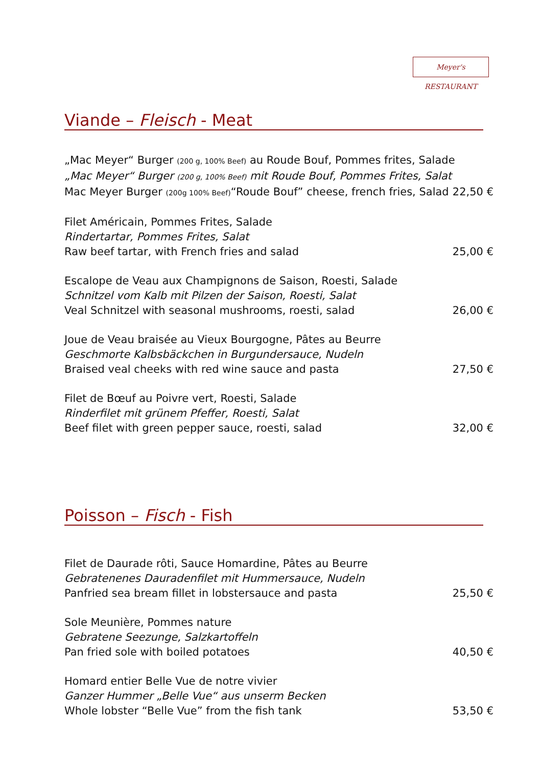Meyer's RESTAURANT
Viande – Fleisch - Meat
„Mac Meyer“ Burger (200 g, 100% Beef) au Roude Bouf, Pommes frites, Salade
„Mac Meyer“ Burger (200 g, 100% Beef) mit Roude Bouf, Pommes Frites, Salat
Mac Meyer Burger (200g 100% Beef)“Roude Bouf” cheese, french fries, Salad 22,50 €
Filet Américain, Pommes Frites, Salade
Rindertartar, Pommes Frites, Salat
Raw beef tartar, with French fries and salad 25,00 €
Escalope de Veau aux Champignons de Saison, Roesti, Salade
Schnitzel vom Kalb mit Pilzen der Saison, Roesti, Salat
Veal Schnitzel with seasonal mushrooms, roesti, salad 26,00 €
Joue de Veau braisée au Vieux Bourgogne, Pâtes au Beurre
Geschmorte Kalbsbäckchen in Burgundersauce, Nudeln
Braised veal cheeks with red wine sauce and pasta 27,50 €
Filet de Bœuf au Poivre vert, Roesti, Salade
Rinderfilet mit grünem Pfeffer, Roesti, Salat
Beef filet with green pepper sauce, roesti, salad 32,00 €
Poisson – Fisch - Fish
Filet de Daurade rôti, Sauce Homardine, Pâtes au Beurre
Gebratenenes Dauradenfilet mit Hummersauce, Nudeln
Panfried sea bream fillet in lobstersauce and pasta 25,50 €
Sole Meunière, Pommes nature
Gebratene Seezunge, Salzkartoffeln
Pan fried sole with boiled potatoes 40,50 €
Homard entier Belle Vue de notre vivier
Ganzer Hummer „Belle Vue“ aus unserm Becken
Whole lobster “Belle Vue” from the fish tank 53,50 €